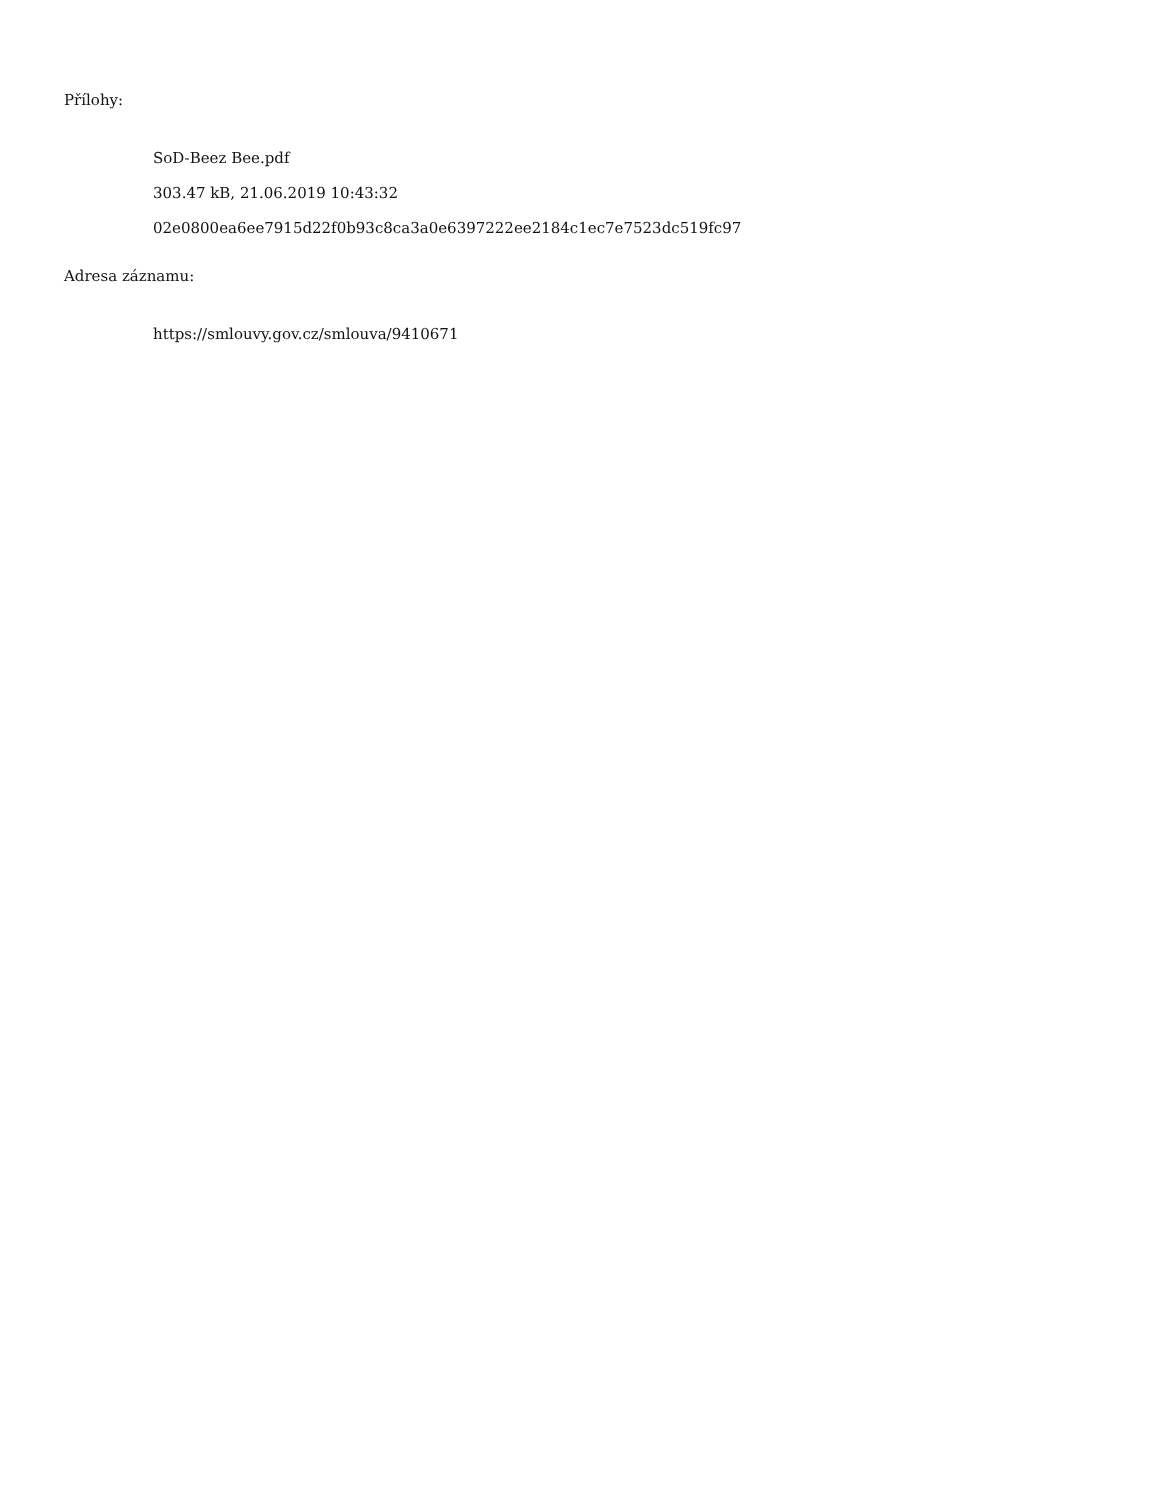Přílohy:
SoD-Beez Bee.pdf
303.47 kB, 21.06.2019 10:43:32
02e0800ea6ee7915d22f0b93c8ca3a0e6397222ee2184c1ec7e7523dc519fc97
Adresa záznamu:
https://smlouvy.gov.cz/smlouva/9410671